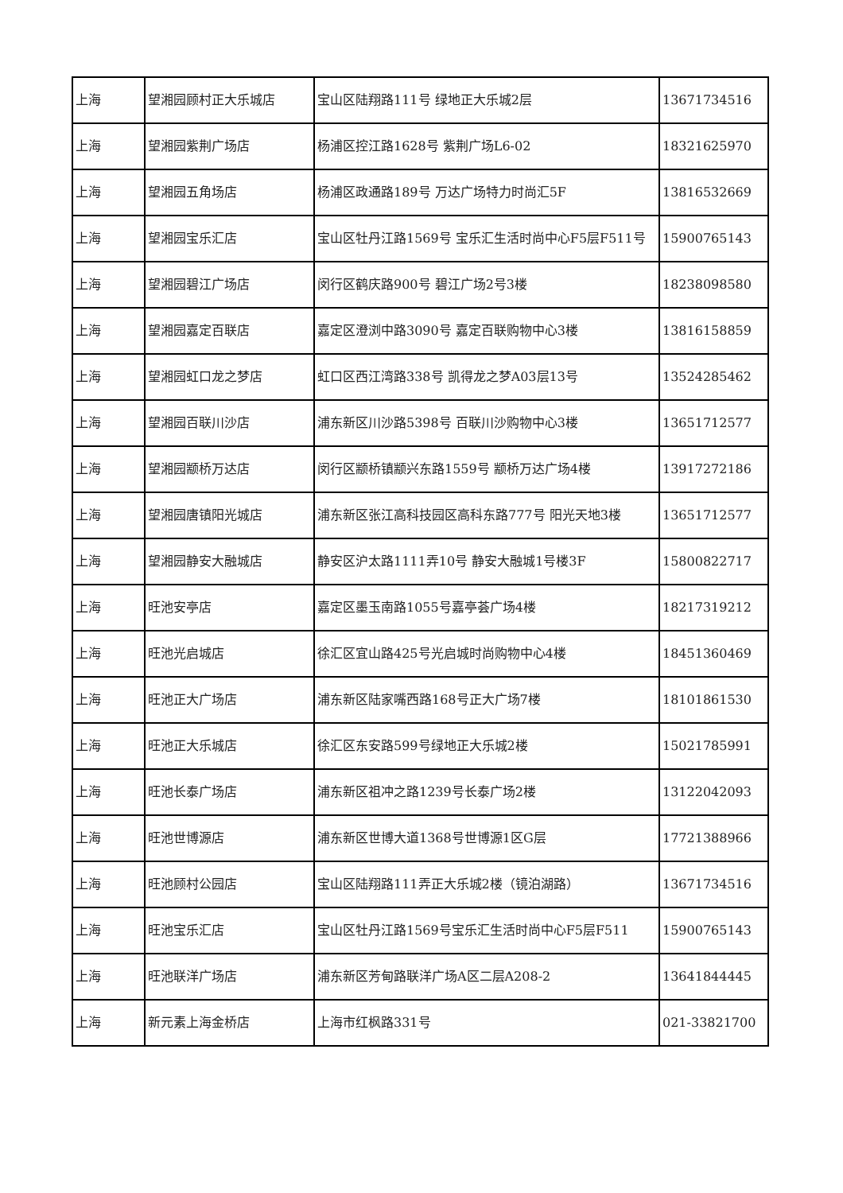| 上海 | 望湘园顾村正大乐城店 | 宝山区陆翔路111号 绿地正大乐城2层 | 13671734516 |
| 上海 | 望湘园紫荆广场店 | 杨浦区控江路1628号 紫荆广场L6-02 | 18321625970 |
| 上海 | 望湘园五角场店 | 杨浦区政通路189号 万达广场特力时尚汇5F | 13816532669 |
| 上海 | 望湘园宝乐汇店 | 宝山区牡丹江路1569号 宝乐汇生活时尚中心F5层F511号 | 15900765143 |
| 上海 | 望湘园碧江广场店 | 闵行区鹤庆路900号 碧江广场2号3楼 | 18238098580 |
| 上海 | 望湘园嘉定百联店 | 嘉定区澄浏中路3090号 嘉定百联购物中心3楼 | 13816158859 |
| 上海 | 望湘园虹口龙之梦店 | 虹口区西江湾路338号 凯得龙之梦A03层13号 | 13524285462 |
| 上海 | 望湘园百联川沙店 | 浦东新区川沙路5398号 百联川沙购物中心3楼 | 13651712577 |
| 上海 | 望湘园颛桥万达店 | 闵行区颛桥镇颛兴东路1559号 颛桥万达广场4楼 | 13917272186 |
| 上海 | 望湘园唐镇阳光城店 | 浦东新区张江高科技园区高科东路777号 阳光天地3楼 | 13651712577 |
| 上海 | 望湘园静安大融城店 | 静安区沪太路1111弄10号 静安大融城1号楼3F | 15800822717 |
| 上海 | 旺池安亭店 | 嘉定区墨玉南路1055号嘉亭荟广场4楼 | 18217319212 |
| 上海 | 旺池光启城店 | 徐汇区宜山路425号光启城时尚购物中心4楼 | 18451360469 |
| 上海 | 旺池正大广场店 | 浦东新区陆家嘴西路168号正大广场7楼 | 18101861530 |
| 上海 | 旺池正大乐城店 | 徐汇区东安路599号绿地正大乐城2楼 | 15021785991 |
| 上海 | 旺池长泰广场店 | 浦东新区祖冲之路1239号长泰广场2楼 | 13122042093 |
| 上海 | 旺池世博源店 | 浦东新区世博大道1368号世博源1区G层 | 17721388966 |
| 上海 | 旺池顾村公园店 | 宝山区陆翔路111弄正大乐城2楼（镜泊湖路） | 13671734516 |
| 上海 | 旺池宝乐汇店 | 宝山区牡丹江路1569号宝乐汇生活时尚中心F5层F511 | 15900765143 |
| 上海 | 旺池联洋广场店 | 浦东新区芳甸路联洋广场A区二层A208-2 | 13641844445 |
| 上海 | 新元素上海金桥店 | 上海市红枫路331号 | 021-33821700 |